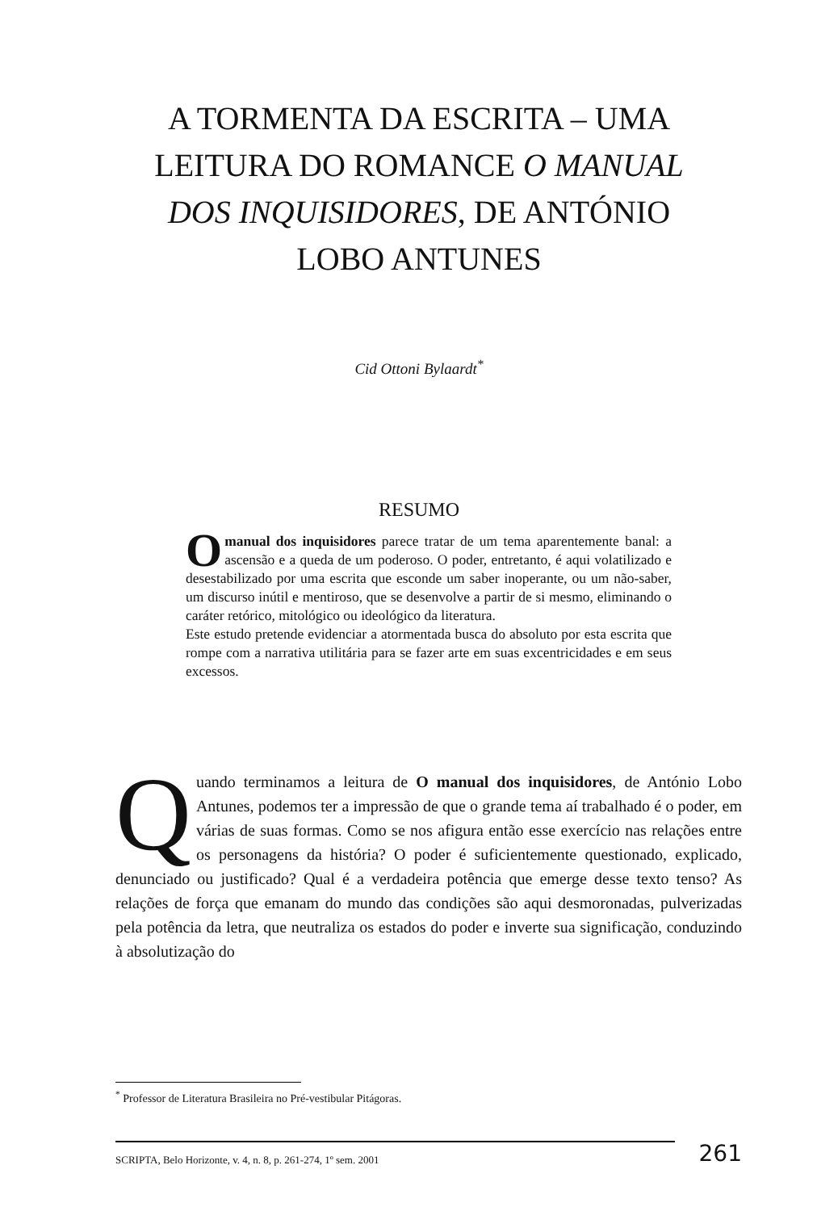A TORMENTA DA ESCRITA – UMA LEITURA DO ROMANCE O MANUAL DOS INQUISIDORES, DE ANTÓNIO LOBO ANTUNES
Cid Ottoni Bylaardt<sup>*</sup>
RESUMO
Omanual dos inquisidores parece tratar de um tema aparentemente banal: a ascensão e a queda de um poderoso. O poder, entretanto, é aqui volatilizado e desestabilizado por uma escrita que esconde um saber inoperante, ou um não-saber, um discurso inútil e mentiroso, que se desenvolve a partir de si mesmo, eliminando o caráter retórico, mitológico ou ideológico da literatura.
Este estudo pretende evidenciar a atormentada busca do absoluto por esta escrita que rompe com a narrativa utilitária para se fazer arte em suas excentricidades e em seus excessos.
Quando terminamos a leitura de O manual dos inquisidores, de António Lobo Antunes, podemos ter a impressão de que o grande tema aí trabalhado é o poder, em várias de suas formas. Como se nos afigura então esse exercício nas relações entre os personagens da história? O poder é suficientemente questionado, explicado, denunciado ou justificado? Qual é a verdadeira potência que emerge desse texto tenso? As relações de força que emanam do mundo das condições são aqui desmoronadas, pulverizadas pela potência da letra, que neutraliza os estados do poder e inverte sua significação, conduzindo à absolutização do
<sup>*</sup> Professor de Literatura Brasileira no Pré-vestibular Pitágoras.
SCRIPTA, Belo Horizonte, v. 4, n. 8, p. 261-274, 1º sem. 2001
261